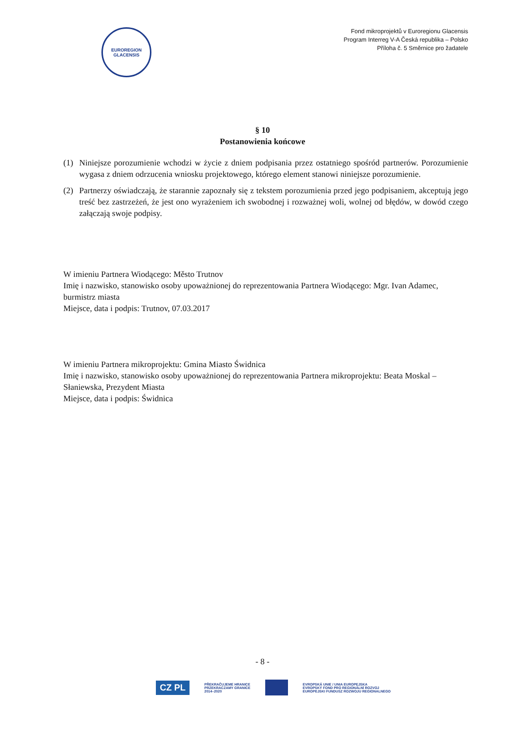EUROREGION
GLACENSIS
Fond mikroprojektů v Euroregionu Glacensis
Program Interreg V-A Česká republika – Polsko
Příloha č. 5 Směrnice pro žadatele
§ 10
Postanowienia końcowe
(1) Niniejsze porozumienie wchodzi w życie z dniem podpisania przez ostatniego spośród partnerów. Porozumienie wygasa z dniem odrzucenia wniosku projektowego, którego element stanowi niniejsze porozumienie.
(2) Partnerzy oświadczają, że starannie zapoznały się z tekstem porozumienia przed jego podpisaniem, akceptują jego treść bez zastrzeżeń, że jest ono wyrażeniem ich swobodnej i rozważnej woli, wolnej od błędów, w dowód czego załączają swoje podpisy.
W imieniu Partnera Wiodącego: Město Trutnov
Imię i nazwisko, stanowisko osoby upoważnionej do reprezentowania Partnera Wiodącego: Mgr. Ivan Adamec, burmistrz miasta
Miejsce, data i podpis: Trutnov, 07.03.2017
W imieniu Partnera mikroprojektu: Gmina Miasto Świdnica
Imię i nazwisko, stanowisko osoby upoważnionej do reprezentowania Partnera mikroprojektu: Beata Moskal – Słaniewska, Prezydent Miasta
Miejsce, data i podpis: Świdnica
- 8 -
CZ PL PŘEKRAČUJEME HRANICE
PRZEKRACZAMY GRANICE
2014–2020 EVROPSKÁ UNIE / UNIA EUROPEJSKA
EVROPSKÝ FOND PRO REGIONÁLNÍ ROZVOJ
EUROPEJSKI FUNDUSZ ROZWOJU REGIONALNEGO